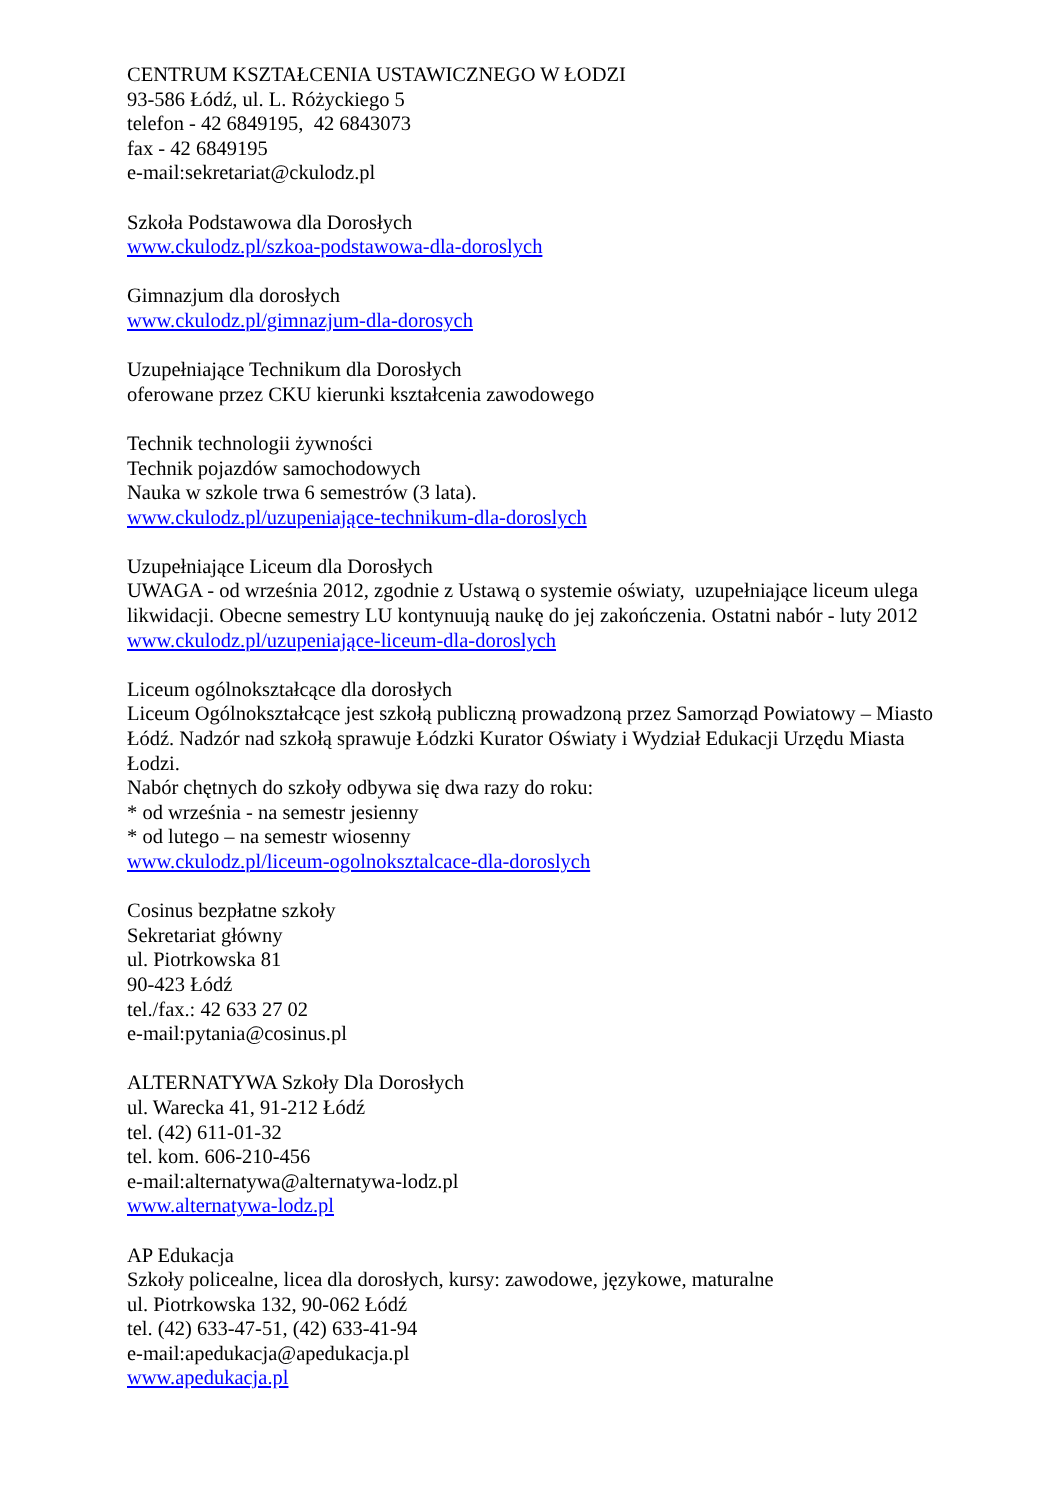CENTRUM KSZTAŁCENIA USTAWICZNEGO W ŁODZI
93-586 Łódź, ul. L. Różyckiego 5
telefon - 42 6849195, 42 6843073
fax - 42 6849195
e-mail:sekretariat@ckulodz.pl
Szkoła Podstawowa dla Dorosłych
www.ckulodz.pl/szkoa-podstawowa-dla-doroslych
Gimnazjum dla dorosłych
www.ckulodz.pl/gimnazjum-dla-dorosych
Uzupełniające Technikum dla Dorosłych
oferowane przez CKU kierunki kształcenia zawodowego
Technik technologii żywności
Technik pojazdów samochodowych
Nauka w szkole trwa 6 semestrów (3 lata).
www.ckulodz.pl/uzupeniające-technikum-dla-doroslych
Uzupełniające Liceum dla Dorosłych
UWAGA - od września 2012, zgodnie z Ustawą o systemie oświaty, uzupełniające liceum ulega likwidacji. Obecne semestry LU kontynuują naukę do jej zakończenia. Ostatni nabór - luty 2012
www.ckulodz.pl/uzupeniające-liceum-dla-doroslych
Liceum ogólnokształcące dla dorosłych
Liceum Ogólnokształcące jest szkołą publiczną prowadzoną przez Samorząd Powiatowy – Miasto Łódź. Nadzór nad szkołą sprawuje Łódzki Kurator Oświaty i Wydział Edukacji Urzędu Miasta Łodzi.
Nabór chętnych do szkoły odbywa się dwa razy do roku:
* od września - na semestr jesienny
* od lutego – na semestr wiosenny
www.ckulodz.pl/liceum-ogolnoksztalcace-dla-doroslych
Cosinus bezpłatne szkoły
Sekretariat główny
ul. Piotrkowska 81
90-423 Łódź
tel./fax.: 42 633 27 02
e-mail:pytania@cosinus.pl
ALTERNATYWA Szkoły Dla Dorosłych
ul. Warecka 41, 91-212 Łódź
tel. (42) 611-01-32
tel. kom. 606-210-456
e-mail:alternatywa@alternatywa-lodz.pl
www.alternatywa-lodz.pl
AP Edukacja
Szkoły policealne, licea dla dorosłych, kursy: zawodowe, językowe, maturalne
ul. Piotrkowska 132, 90-062 Łódź
tel. (42) 633-47-51, (42) 633-41-94
e-mail:apedukacja@apedukacja.pl
www.apedukacja.pl